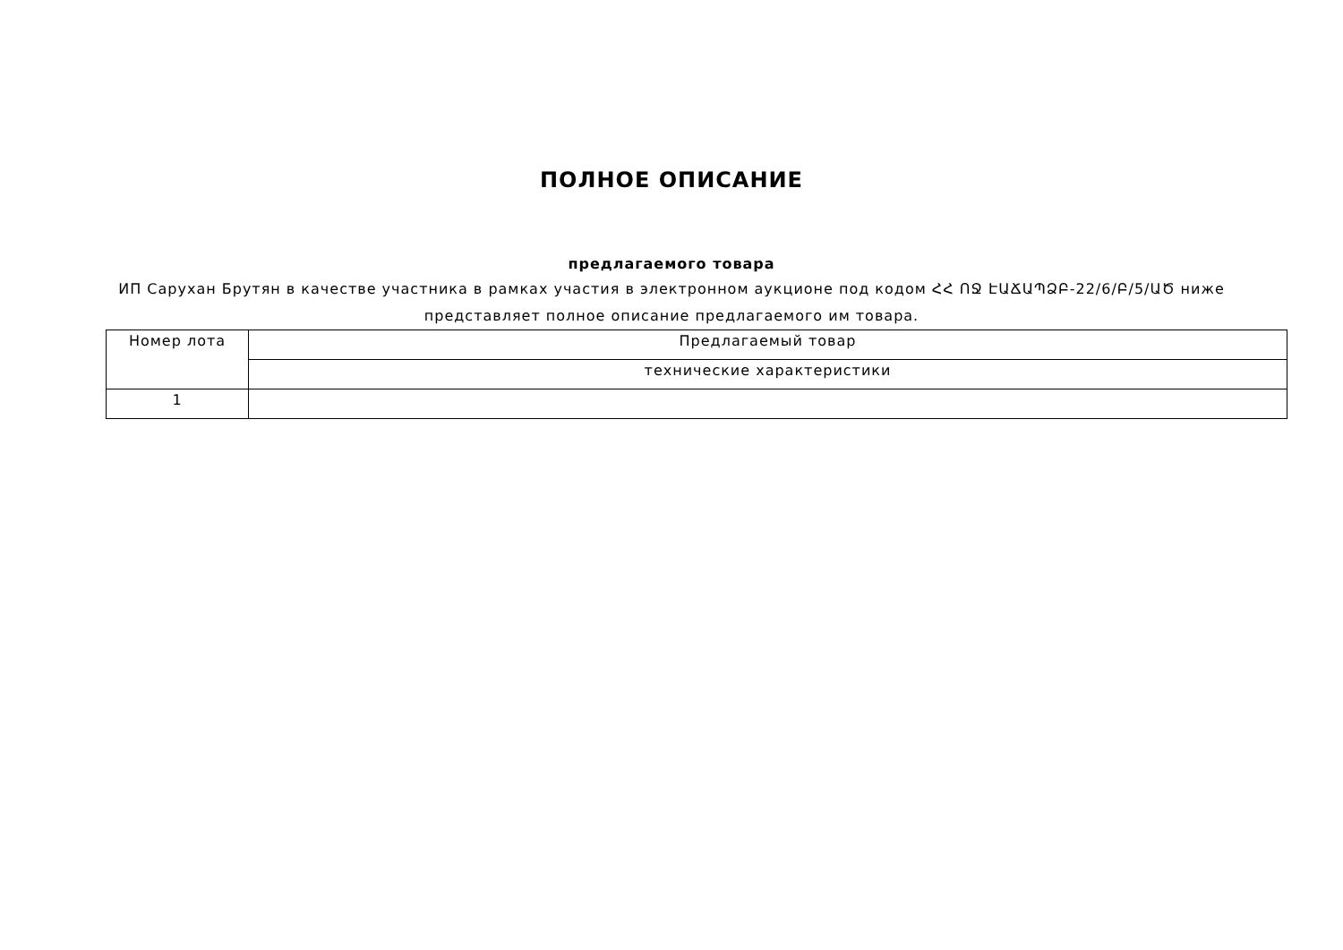ПОЛНОЕ ОПИСАНИЕ
предлагаемого товара
ИП Сарухан Брутян в качестве участника в рамках участия в электронном аукционе под кодом ՀՀ ՈՋ ԷԱՃԱՊՁԲ-22/6/Բ/5/ԱԾ ниже представляет полное описание предлагаемого им товара.
| Номер лота | Предлагаемый товар |
| --- | --- |
| | технические характеристики |
| 1 | |